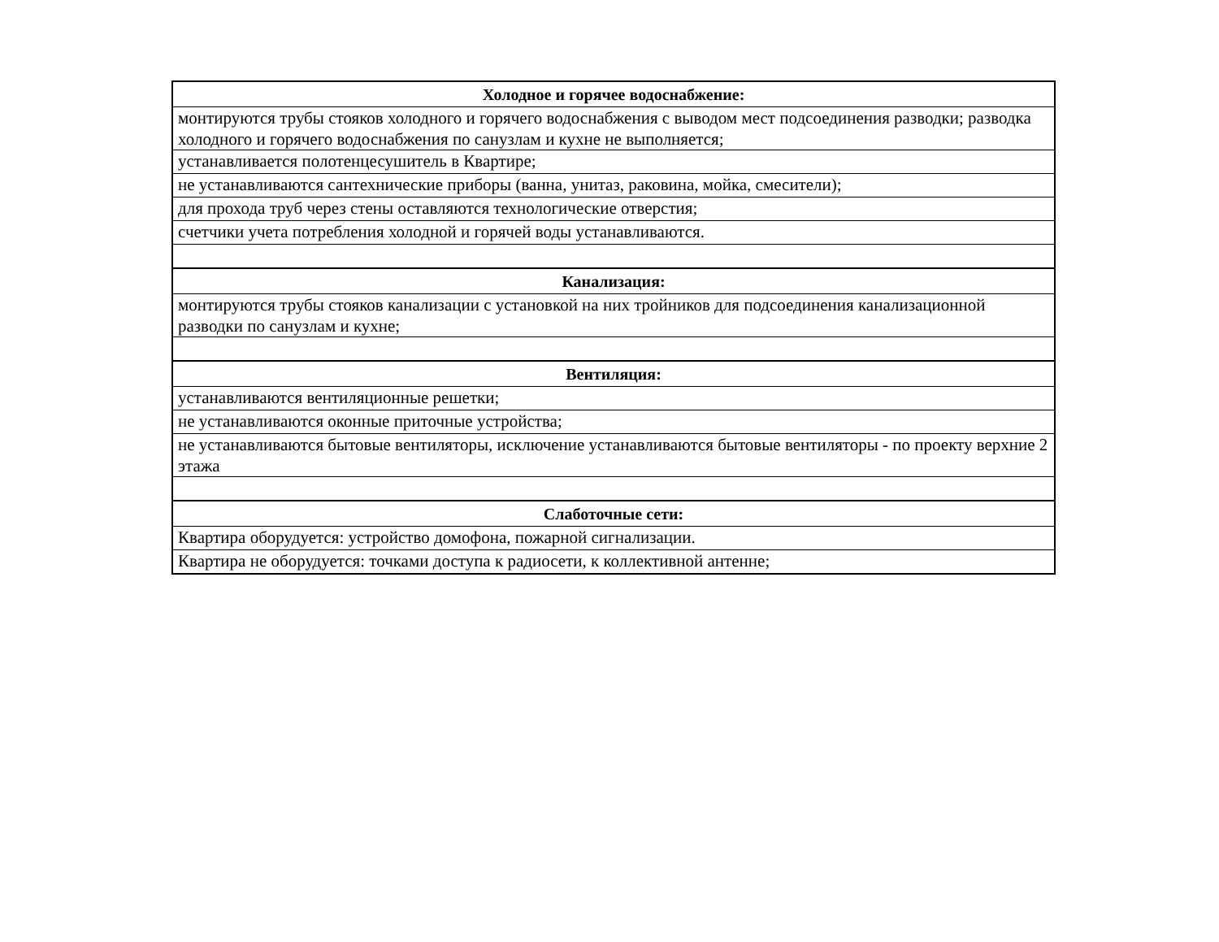| Холодное и горячее водоснабжение: |
| --- |
| монтируются трубы стояков холодного и горячего водоснабжения с выводом мест подсоединения разводки; разводка холодного и горячего водоснабжения по санузлам и кухне не выполняется; |
| устанавливается полотенцесушитель в Квартире; |
| не устанавливаются сантехнические приборы (ванна, унитаз, раковина, мойка, смесители); |
| для прохода труб через стены оставляются технологические отверстия; |
| счетчики учета потребления холодной и горячей воды устанавливаются. |
| Канализация: |
| монтируются трубы стояков канализации с установкой на них тройников для подсоединения канализационной разводки по санузлам и кухне; |
| Вентиляция: |
| устанавливаются вентиляционные решетки; |
| не устанавливаются оконные приточные устройства; |
| не устанавливаются бытовые вентиляторы, исключение устанавливаются бытовые вентиляторы - по проекту верхние 2 этажа |
| Слаботочные сети: |
| Квартира оборудуется: устройство домофона, пожарной сигнализации. |
| Квартира не оборудуется: точками доступа к радиосети, к коллективной антенне; |